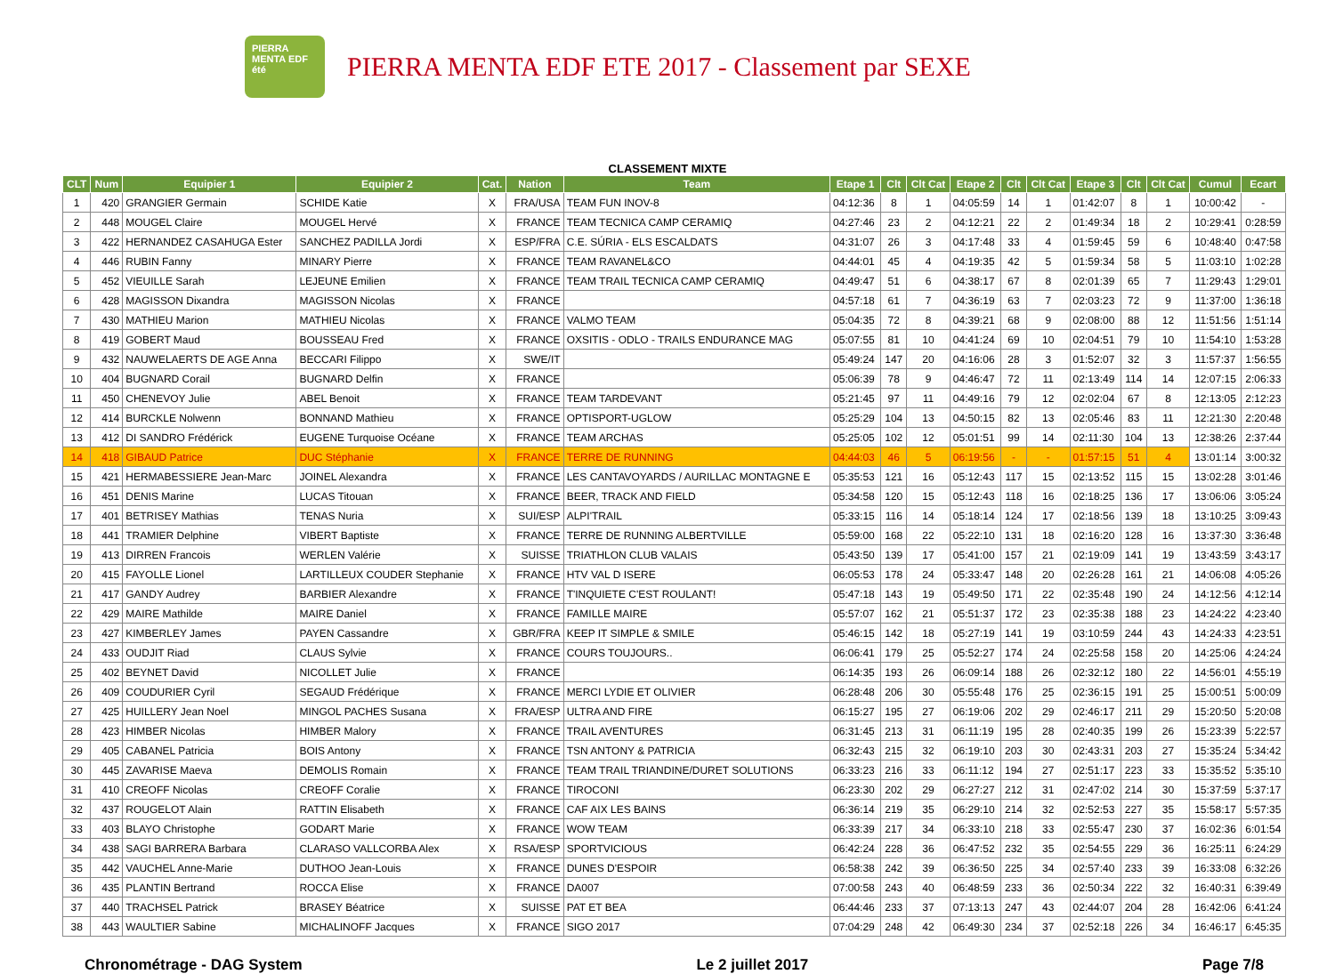PIERRA MENTA EDF été
PIERRA MENTA EDF ETE 2017 - Classement par SEXE
CLASSEMENT MIXTE
| CLT | Num | Equipier 1 | Equipier 2 | Cat. | Nation | Team | Etape 1 | Clt | Clt Cat | Etape 2 | Clt | Clt Cat | Etape 3 | Clt | Clt Cat | Cumul | Ecart |
| --- | --- | --- | --- | --- | --- | --- | --- | --- | --- | --- | --- | --- | --- | --- | --- | --- | --- |
| 1 | 420 | GRANGIER Germain | SCHIDE Katie | X | FRA/USA | TEAM FUN INOV-8 | 04:12:36 | 8 | 1 | 04:05:59 | 14 | 1 | 01:42:07 | 8 | 1 | 10:00:42 | - |
| 2 | 448 | MOUGEL Claire | MOUGEL Hervé | X | FRANCE | TEAM TECNICA CAMP CERAMIQ | 04:27:46 | 23 | 2 | 04:12:21 | 22 | 2 | 01:49:34 | 18 | 2 | 10:29:41 | 0:28:59 |
| 3 | 422 | HERNANDEZ CASAHUGA Ester | SANCHEZ PADILLA Jordi | X | ESP/FRA | C.E. SÚRIA - ELS ESCALDATS | 04:31:07 | 26 | 3 | 04:17:48 | 33 | 4 | 01:59:45 | 59 | 6 | 10:48:40 | 0:47:58 |
| 4 | 446 | RUBIN Fanny | MINARY Pierre | X | FRANCE | TEAM RAVANEL&CO | 04:44:01 | 45 | 4 | 04:19:35 | 42 | 5 | 01:59:34 | 58 | 5 | 11:03:10 | 1:02:28 |
| 5 | 452 | VIEUILLE Sarah | LEJEUNE Emilien | X | FRANCE | TEAM TRAIL TECNICA CAMP CERAMIQ | 04:49:47 | 51 | 6 | 04:38:17 | 67 | 8 | 02:01:39 | 65 | 7 | 11:29:43 | 1:29:01 |
| 6 | 428 | MAGISSON Dixandra | MAGISSON Nicolas | X | FRANCE | | 04:57:18 | 61 | 7 | 04:36:19 | 63 | 7 | 02:03:23 | 72 | 9 | 11:37:00 | 1:36:18 |
| 7 | 430 | MATHIEU Marion | MATHIEU Nicolas | X | FRANCE | VALMO TEAM | 05:04:35 | 72 | 8 | 04:39:21 | 68 | 9 | 02:08:00 | 88 | 12 | 11:51:56 | 1:51:14 |
| 8 | 419 | GOBERT Maud | BOUSSEAU Fred | X | FRANCE | OXSITIS - ODLO - TRAILS ENDURANCE MAG | 05:07:55 | 81 | 10 | 04:41:24 | 69 | 10 | 02:04:51 | 79 | 10 | 11:54:10 | 1:53:28 |
| 9 | 432 | NAUWELAERTS DE AGE Anna | BECCARI Filippo | X | SWE/IT | | 05:49:24 | 147 | 20 | 04:16:06 | 28 | 3 | 01:52:07 | 32 | 3 | 11:57:37 | 1:56:55 |
| 10 | 404 | BUGNARD Corail | BUGNARD Delfin | X | FRANCE | | 05:06:39 | 78 | 9 | 04:46:47 | 72 | 11 | 02:13:49 | 114 | 14 | 12:07:15 | 2:06:33 |
| 11 | 450 | CHENEVOY Julie | ABEL Benoit | X | FRANCE | TEAM TARDEVANT | 05:21:45 | 97 | 11 | 04:49:16 | 79 | 12 | 02:02:04 | 67 | 8 | 12:13:05 | 2:12:23 |
| 12 | 414 | BURCKLE Nolwenn | BONNAND Mathieu | X | FRANCE | OPTISPORT-UGLOW | 05:25:29 | 104 | 13 | 04:50:15 | 82 | 13 | 02:05:46 | 83 | 11 | 12:21:30 | 2:20:48 |
| 13 | 412 | DI SANDRO Frédérick | EUGENE Turquoise Océane | X | FRANCE | TEAM ARCHAS | 05:25:05 | 102 | 12 | 05:01:51 | 99 | 14 | 02:11:30 | 104 | 13 | 12:38:26 | 2:37:44 |
| 14 | 418 | GIBAUD Patrice | DUC Stéphanie | X | FRANCE | TERRE DE RUNNING | 04:44:03 | 46 | 5 | 06:19:56 | - | - | 01:57:15 | 51 | 4 | 13:01:14 | 3:00:32 |
| 15 | 421 | HERMABESSIERE Jean-Marc | JOINEL Alexandra | X | FRANCE | LES CANTAVOYARDS / AURILLAC MONTAGNE E | 05:35:53 | 121 | 16 | 05:12:43 | 117 | 15 | 02:13:52 | 115 | 15 | 13:02:28 | 3:01:46 |
| 16 | 451 | DENIS Marine | LUCAS Titouan | X | FRANCE | BEER, TRACK AND FIELD | 05:34:58 | 120 | 15 | 05:12:43 | 118 | 16 | 02:18:25 | 136 | 17 | 13:06:06 | 3:05:24 |
| 17 | 401 | BETRISEY Mathias | TENAS Nuria | X | SUI/ESP | ALPI'TRAIL | 05:33:15 | 116 | 14 | 05:18:14 | 124 | 17 | 02:18:56 | 139 | 18 | 13:10:25 | 3:09:43 |
| 18 | 441 | TRAMIER Delphine | VIBERT Baptiste | X | FRANCE | TERRE DE RUNNING ALBERTVILLE | 05:59:00 | 168 | 22 | 05:22:10 | 131 | 18 | 02:16:20 | 128 | 16 | 13:37:30 | 3:36:48 |
| 19 | 413 | DIRREN Francois | WERLEN Valérie | X | SUISSE | TRIATHLON CLUB VALAIS | 05:43:50 | 139 | 17 | 05:41:00 | 157 | 21 | 02:19:09 | 141 | 19 | 13:43:59 | 3:43:17 |
| 20 | 415 | FAYOLLE Lionel | LARTILLEUX COUDER Stephanie | X | FRANCE | HTV VAL D ISERE | 06:05:53 | 178 | 24 | 05:33:47 | 148 | 20 | 02:26:28 | 161 | 21 | 14:06:08 | 4:05:26 |
| 21 | 417 | GANDY Audrey | BARBIER Alexandre | X | FRANCE | T'INQUIETE C'EST ROULANT! | 05:47:18 | 143 | 19 | 05:49:50 | 171 | 22 | 02:35:48 | 190 | 24 | 14:12:56 | 4:12:14 |
| 22 | 429 | MAIRE Mathilde | MAIRE Daniel | X | FRANCE | FAMILLE MAIRE | 05:57:07 | 162 | 21 | 05:51:37 | 172 | 23 | 02:35:38 | 188 | 23 | 14:24:22 | 4:23:40 |
| 23 | 427 | KIMBERLEY James | PAYEN Cassandre | X | GBR/FRA | KEEP IT SIMPLE & SMILE | 05:46:15 | 142 | 18 | 05:27:19 | 141 | 19 | 03:10:59 | 244 | 43 | 14:24:33 | 4:23:51 |
| 24 | 433 | OUDJIT Riad | CLAUS Sylvie | X | FRANCE | COURS TOUJOURS.. | 06:06:41 | 179 | 25 | 05:52:27 | 174 | 24 | 02:25:58 | 158 | 20 | 14:25:06 | 4:24:24 |
| 25 | 402 | BEYNET David | NICOLLET Julie | X | FRANCE | | 06:14:35 | 193 | 26 | 06:09:14 | 188 | 26 | 02:32:12 | 180 | 22 | 14:56:01 | 4:55:19 |
| 26 | 409 | COUDURIER Cyril | SEGAUD Frédérique | X | FRANCE | MERCI LYDIE ET OLIVIER | 06:28:48 | 206 | 30 | 05:55:48 | 176 | 25 | 02:36:15 | 191 | 25 | 15:00:51 | 5:00:09 |
| 27 | 425 | HUILLERY Jean Noel | MINGOL PACHES Susana | X | FRA/ESP | ULTRA AND FIRE | 06:15:27 | 195 | 27 | 06:19:06 | 202 | 29 | 02:46:17 | 211 | 29 | 15:20:50 | 5:20:08 |
| 28 | 423 | HIMBER Nicolas | HIMBER Malory | X | FRANCE | TRAIL AVENTURES | 06:31:45 | 213 | 31 | 06:11:19 | 195 | 28 | 02:40:35 | 199 | 26 | 15:23:39 | 5:22:57 |
| 29 | 405 | CABANEL Patricia | BOIS Antony | X | FRANCE | TSN ANTONY & PATRICIA | 06:32:43 | 215 | 32 | 06:19:10 | 203 | 30 | 02:43:31 | 203 | 27 | 15:35:24 | 5:34:42 |
| 30 | 445 | ZAVARISE Maeva | DEMOLIS Romain | X | FRANCE | TEAM TRAIL TRIANDINE/DURET SOLUTIONS | 06:33:23 | 216 | 33 | 06:11:12 | 194 | 27 | 02:51:17 | 223 | 33 | 15:35:52 | 5:35:10 |
| 31 | 410 | CREOFF Nicolas | CREOFF Coralie | X | FRANCE | TIROCONI | 06:23:30 | 202 | 29 | 06:27:27 | 212 | 31 | 02:47:02 | 214 | 30 | 15:37:59 | 5:37:17 |
| 32 | 437 | ROUGELOT Alain | RATTIN Elisabeth | X | FRANCE | CAF AIX LES BAINS | 06:36:14 | 219 | 35 | 06:29:10 | 214 | 32 | 02:52:53 | 227 | 35 | 15:58:17 | 5:57:35 |
| 33 | 403 | BLAYO Christophe | GODART Marie | X | FRANCE | WOW TEAM | 06:33:39 | 217 | 34 | 06:33:10 | 218 | 33 | 02:55:47 | 230 | 37 | 16:02:36 | 6:01:54 |
| 34 | 438 | SAGI BARRERA Barbara | CLARASO VALLCORBA Alex | X | RSA/ESP | SPORTVICIOUS | 06:42:24 | 228 | 36 | 06:47:52 | 232 | 35 | 02:54:55 | 229 | 36 | 16:25:11 | 6:24:29 |
| 35 | 442 | VAUCHEL Anne-Marie | DUTHOO Jean-Louis | X | FRANCE | DUNES D'ESPOIR | 06:58:38 | 242 | 39 | 06:36:50 | 225 | 34 | 02:57:40 | 233 | 39 | 16:33:08 | 6:32:26 |
| 36 | 435 | PLANTIN Bertrand | ROCCA Elise | X | FRANCE | DA007 | 07:00:58 | 243 | 40 | 06:48:59 | 233 | 36 | 02:50:34 | 222 | 32 | 16:40:31 | 6:39:49 |
| 37 | 440 | TRACHSEL Patrick | BRASEY Béatrice | X | SUISSE | PAT ET BEA | 06:44:46 | 233 | 37 | 07:13:13 | 247 | 43 | 02:44:07 | 204 | 28 | 16:42:06 | 6:41:24 |
| 38 | 443 | WAULTIER Sabine | MICHALINOFF Jacques | X | FRANCE | SIGO 2017 | 07:04:29 | 248 | 42 | 06:49:30 | 234 | 37 | 02:52:18 | 226 | 34 | 16:46:17 | 6:45:35 |
Chronométrage - DAG System Le 2 juillet 2017 Page 7/8